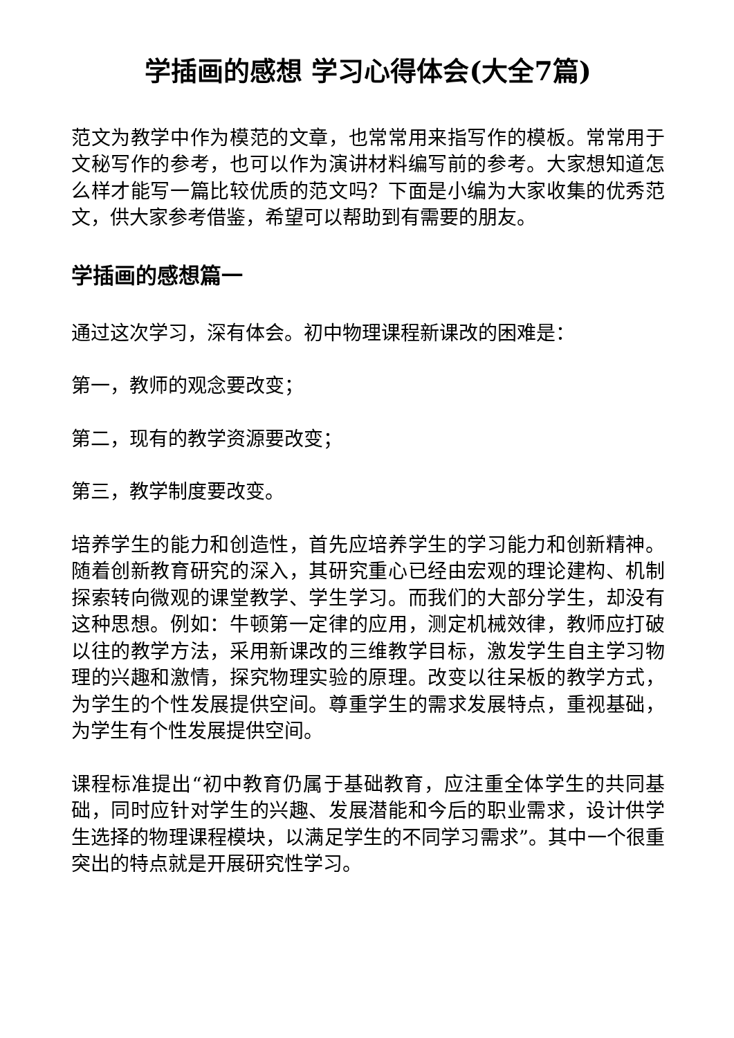学插画的感想 学习心得体会(大全7篇)
范文为教学中作为模范的文章，也常常用来指写作的模板。常常用于文秘写作的参考，也可以作为演讲材料编写前的参考。大家想知道怎么样才能写一篇比较优质的范文吗？下面是小编为大家收集的优秀范文，供大家参考借鉴，希望可以帮助到有需要的朋友。
学插画的感想篇一
通过这次学习，深有体会。初中物理课程新课改的困难是：
第一，教师的观念要改变；
第二，现有的教学资源要改变；
第三，教学制度要改变。
培养学生的能力和创造性，首先应培养学生的学习能力和创新精神。随着创新教育研究的深入，其研究重心已经由宏观的理论建构、机制探索转向微观的课堂教学、学生学习。而我们的大部分学生，却没有这种思想。例如：牛顿第一定律的应用，测定机械效律，教师应打破以往的教学方法，采用新课改的三维教学目标，激发学生自主学习物理的兴趣和激情，探究物理实验的原理。改变以往呆板的教学方式，为学生的个性发展提供空间。尊重学生的需求发展特点，重视基础，为学生有个性发展提供空间。
课程标准提出“初中教育仍属于基础教育，应注重全体学生的共同基础，同时应针对学生的兴趣、发展潜能和今后的职业需求，设计供学生选择的物理课程模块，以满足学生的不同学习需求”。其中一个很重突出的特点就是开展研究性学习。